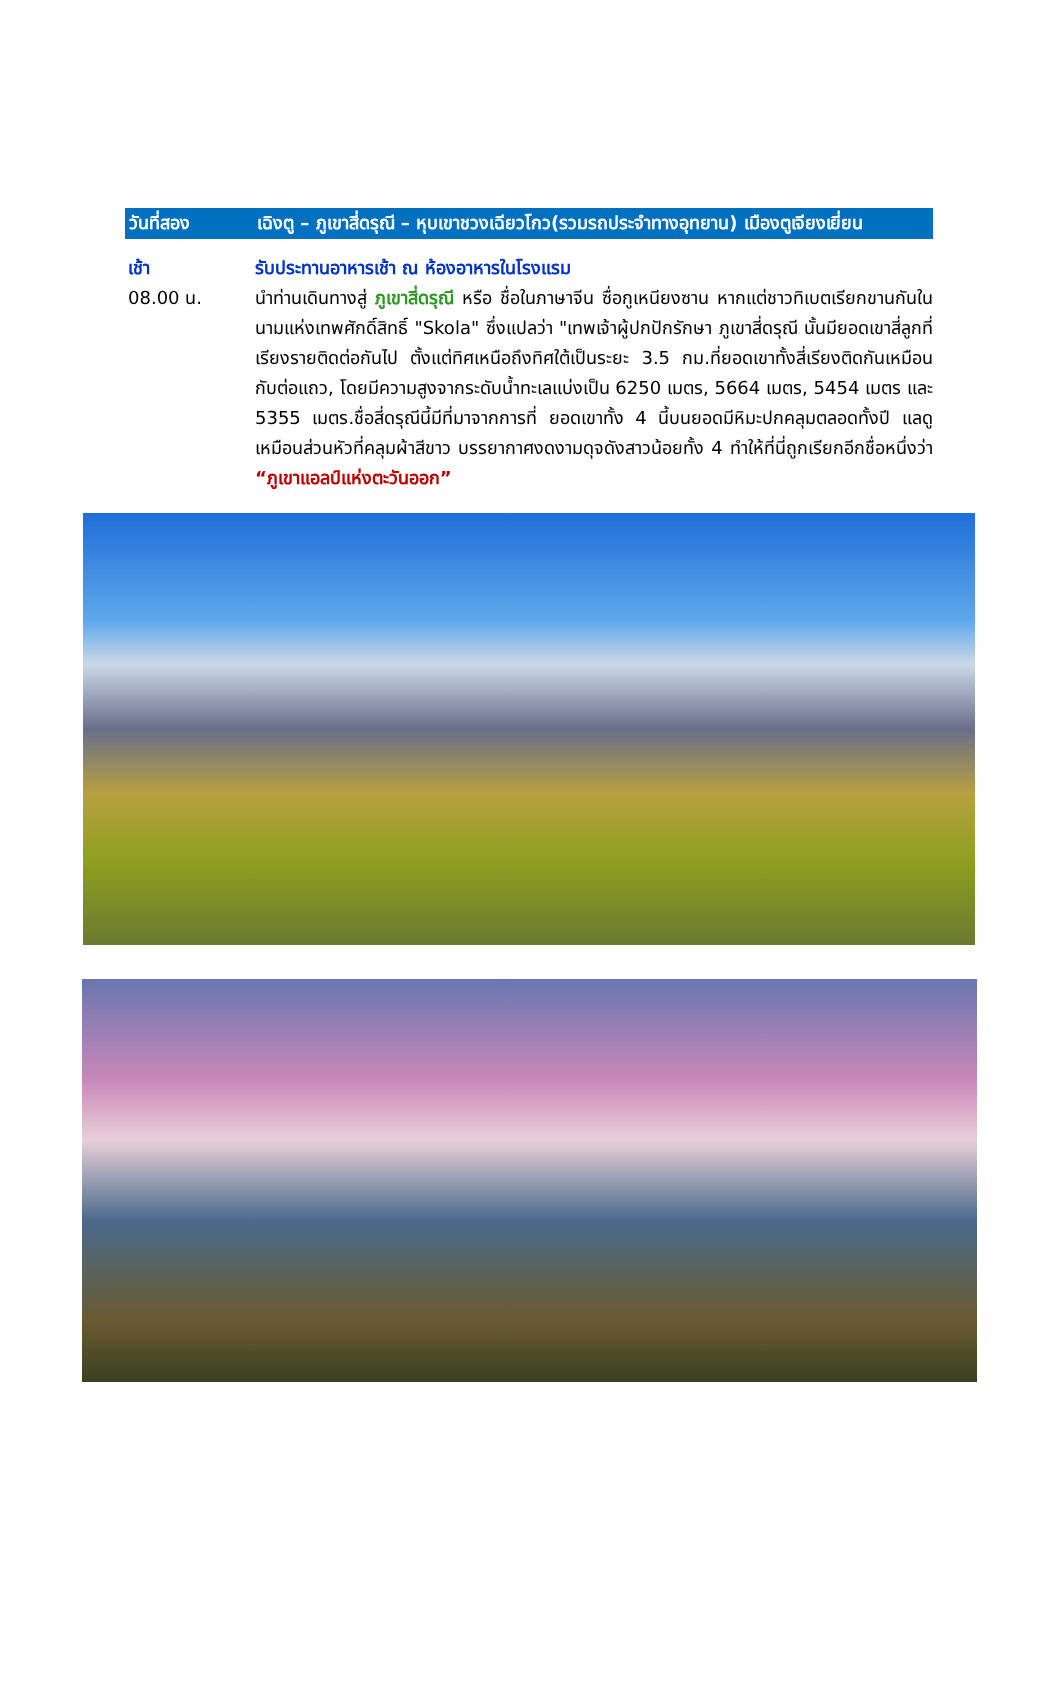วันที่สอง เฉิงตู – ภูเขาสี่ดรุณี – หุบเขาชวงเฉียวโกว(รวมรถประจำทางอุทยาน) เมืองตูเจียงเยี่ยน
เช้า รับประทานอาหารเช้า ณ ห้องอาหารในโรงแรม
08.00 น. นำท่านเดินทางสู่ ภูเขาสี่ดรุณี หรือ ชื่อในภาษาจีน ซื่อกูเหนียงซาน หากแต่ชาวทิเบตเรียกขานกันในนามแห่งเทพศักดิ์สิทธิ์ "Skola" ซึ่งแปลว่า "เทพเจ้าผู้ปกปักรักษา ภูเขาสี่ดรุณี นั้นมียอดเขาสี่ลูกที่เรียงรายติดต่อกันไป ตั้งแต่ทิศเหนือถึงทิศใต้เป็นระยะ 3.5 กม.ที่ยอดเขาทั้งสี่เรียงติดกันเหมือนกับต่อแถว, โดยมีความสูงจากระดับน้ำทะเลแบ่งเป็น 6250 เมตร, 5664 เมตร, 5454 เมตร และ 5355 เมตร.ชื่อสี่ดรุณีนี้มีที่มาจากการที่ ยอดเขาทั้ง 4 นี้บนยอดมีหิมะปกคลุมตลอดทั้งปี แลดูเหมือนส่วนหัวที่คลุมผ้าสีขาว บรรยากาศงดงามดุจดังสาวน้อยทั้ง 4 ทำให้ที่นี่ถูกเรียกอีกชื่อหนึ่งว่า “ภูเขาแอลป์แห่งตะวันออก”